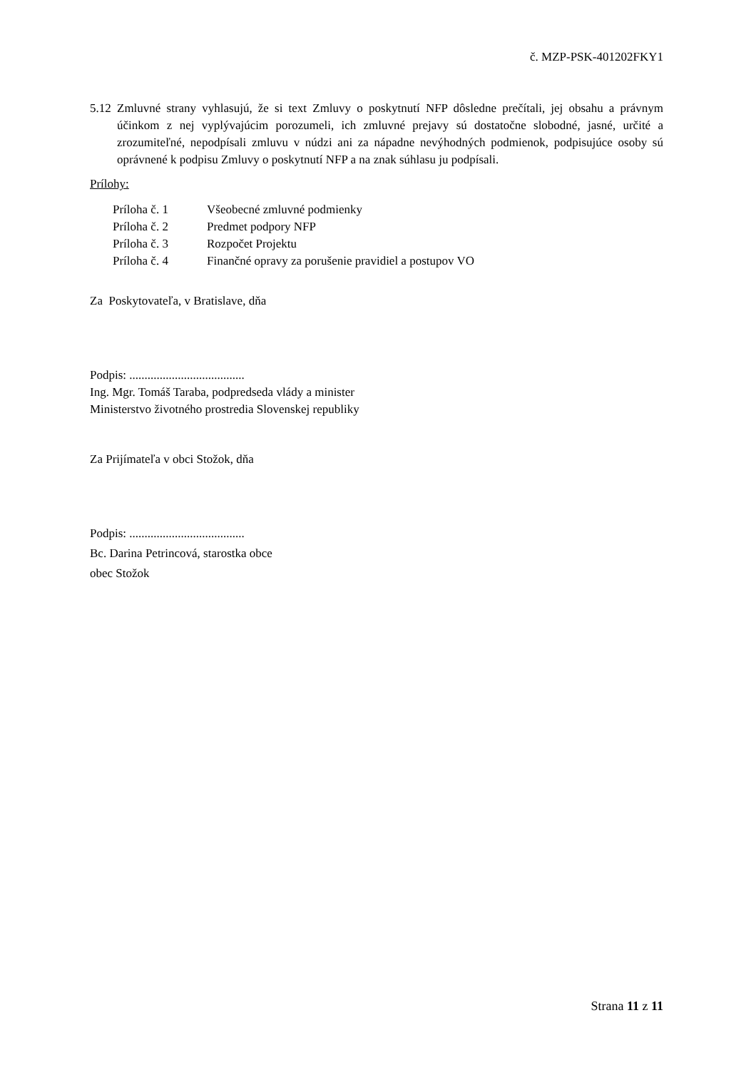č. MZP-PSK-401202FKY1
5.12 Zmluvné strany vyhlasujú, že si text Zmluvy o poskytnutí NFP dôsledne prečítali, jej obsahu a právnym účinkom z nej vyplývajúcim porozumeli, ich zmluvné prejavy sú dostatočne slobodné, jasné, určité a zrozumiteľné, nepodpísali zmluvu v núdzi ani za nápadne nevýhodných podmienok, podpisujúce osoby sú oprávnené k podpisu Zmluvy o poskytnutí NFP a na znak súhlasu ju podpísali.
Prílohy:
| Príloha č. 1 | Všeobecné zmluvné podmienky |
| Príloha č. 2 | Predmet podpory NFP |
| Príloha č. 3 | Rozpočet Projektu |
| Príloha č. 4 | Finančné opravy za porušenie pravidiel a postupov VO |
Za Poskytovateľa, v Bratislave, dňa
Podpis: ......................................
Ing. Mgr. Tomáš Taraba, podpredseda vlády a minister
Ministerstvo životného prostredia Slovenskej republiky
Za Prijímateľa v obci Stožok, dňa
Podpis: ......................................
Bc. Darina Petrincová, starostka obce
obec Stožok
Strana 11 z 11